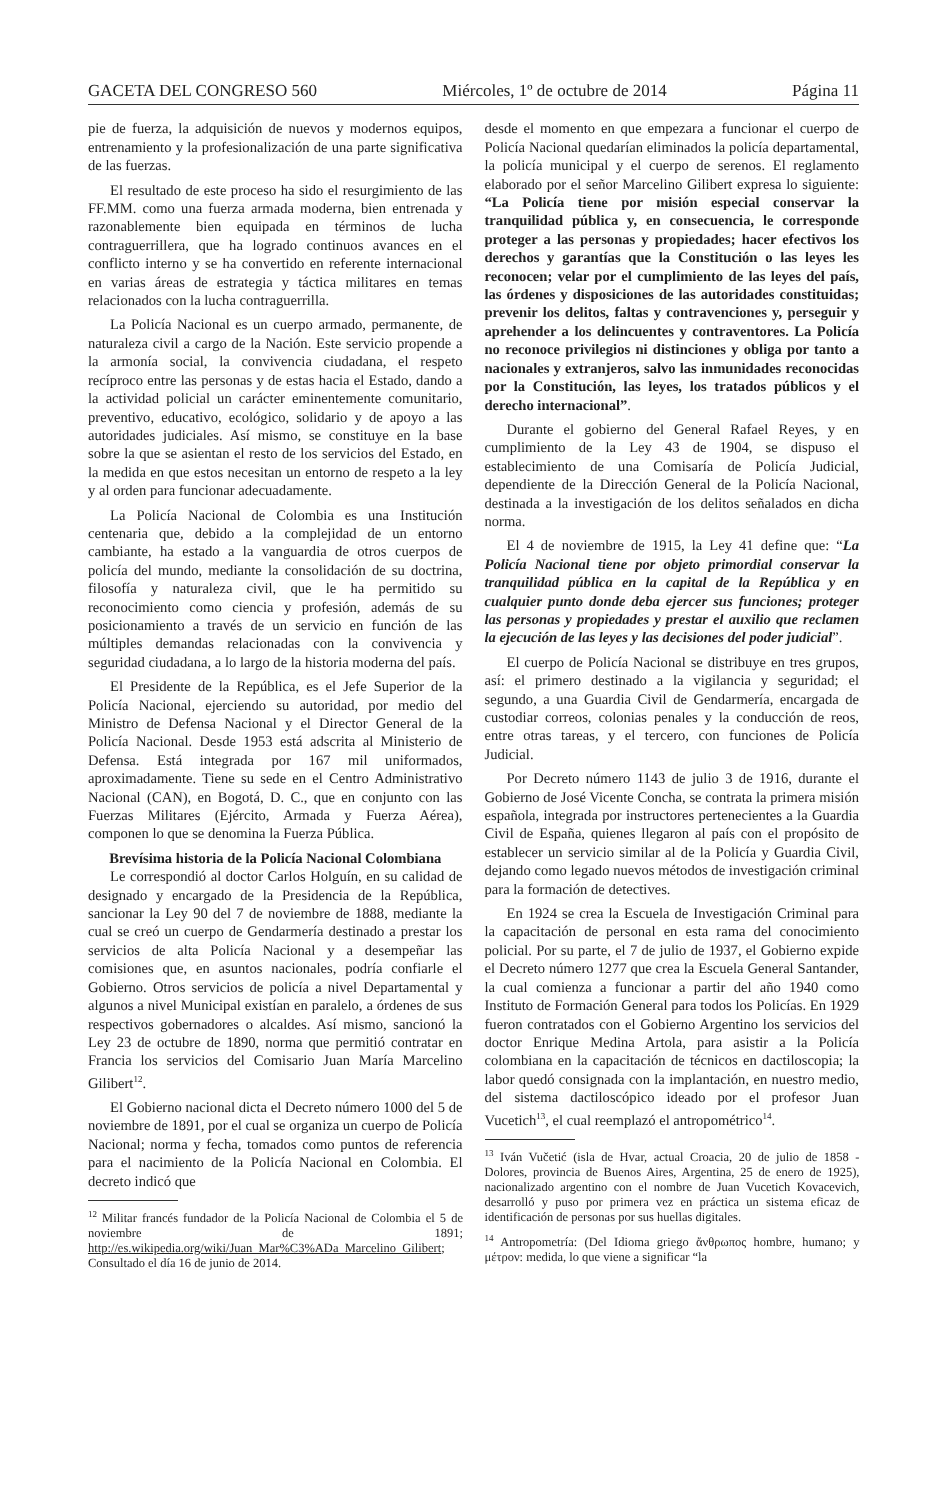GACETA DEL CONGRESO 560 Miércoles, 1º de octubre de 2014 Página 11
pie de fuerza, la adquisición de nuevos y modernos equipos, entrenamiento y la profesionalización de una parte significativa de las fuerzas.
El resultado de este proceso ha sido el resurgimiento de las FF.MM. como una fuerza armada moderna, bien entrenada y razonablemente bien equipada en términos de lucha contraguerrillera, que ha logrado continuos avances en el conflicto interno y se ha convertido en referente internacional en varias áreas de estrategia y táctica militares en temas relacionados con la lucha contraguerrilla.
La Policía Nacional es un cuerpo armado, permanente, de naturaleza civil a cargo de la Nación. Este servicio propende a la armonía social, la convivencia ciudadana, el respeto recíproco entre las personas y de estas hacia el Estado, dando a la actividad policial un carácter eminentemente comunitario, preventivo, educativo, ecológico, solidario y de apoyo a las autoridades judiciales. Así mismo, se constituye en la base sobre la que se asientan el resto de los servicios del Estado, en la medida en que estos necesitan un entorno de respeto a la ley y al orden para funcionar adecuadamente.
La Policía Nacional de Colombia es una Institución centenaria que, debido a la complejidad de un entorno cambiante, ha estado a la vanguardia de otros cuerpos de policía del mundo, mediante la consolidación de su doctrina, filosofía y naturaleza civil, que le ha permitido su reconocimiento como ciencia y profesión, además de su posicionamiento a través de un servicio en función de las múltiples demandas relacionadas con la convivencia y seguridad ciudadana, a lo largo de la historia moderna del país.
El Presidente de la República, es el Jefe Superior de la Policía Nacional, ejerciendo su autoridad, por medio del Ministro de Defensa Nacional y el Director General de la Policía Nacional. Desde 1953 está adscrita al Ministerio de Defensa. Está integrada por 167 mil uniformados, aproximadamente. Tiene su sede en el Centro Administrativo Nacional (CAN), en Bogotá, D. C., que en conjunto con las Fuerzas Militares (Ejército, Armada y Fuerza Aérea), componen lo que se denomina la Fuerza Pública.
Brevísima historia de la Policía Nacional Colombiana
Le correspondió al doctor Carlos Holguín, en su calidad de designado y encargado de la Presidencia de la República, sancionar la Ley 90 del 7 de noviembre de 1888, mediante la cual se creó un cuerpo de Gendarmería destinado a prestar los servicios de alta Policía Nacional y a desempeñar las comisiones que, en asuntos nacionales, podría confiarle el Gobierno. Otros servicios de policía a nivel Departamental y algunos a nivel Municipal existían en paralelo, a órdenes de sus respectivos gobernadores o alcaldes. Así mismo, sancionó la Ley 23 de octubre de 1890, norma que permitió contratar en Francia los servicios del Comisario Juan María Marcelino Gilibert<sup>12</sup>.
El Gobierno nacional dicta el Decreto número 1000 del 5 de noviembre de 1891, por el cual se organiza un cuerpo de Policía Nacional; norma y fecha, tomados como puntos de referencia para el nacimiento de la Policía Nacional en Colombia. El decreto indicó que
<sup>12</sup> Militar francés fundador de la Policía Nacional de Colombia el 5 de noviembre de 1891; http://es.wikipedia.org/wiki/Juan_Mar%C3%ADa_Marcelino_Gilibert; Consultado el día 16 de junio de 2014.
desde el momento en que empezara a funcionar el cuerpo de Policía Nacional quedarían eliminados la policía departamental, la policía municipal y el cuerpo de serenos. El reglamento elaborado por el señor Marcelino Gilibert expresa lo siguiente: “La Policía tiene por misión especial conservar la tranquilidad pública y, en consecuencia, le corresponde proteger a las personas y propiedades; hacer efectivos los derechos y garantías que la Constitución o las leyes les reconocen; velar por el cumplimiento de las leyes del país, las órdenes y disposiciones de las autoridades constituidas; prevenir los delitos, faltas y contravenciones y, perseguir y aprehender a los delincuentes y contraventores. La Policía no reconoce privilegios ni distinciones y obliga por tanto a nacionales y extranjeros, salvo las inmunidades reconocidas por la Constitución, las leyes, los tratados públicos y el derecho internacional”.
Durante el gobierno del General Rafael Reyes, y en cumplimiento de la Ley 43 de 1904, se dispuso el establecimiento de una Comisaría de Policía Judicial, dependiente de la Dirección General de la Policía Nacional, destinada a la investigación de los delitos señalados en dicha norma.
El 4 de noviembre de 1915, la Ley 41 define que: “La Policía Nacional tiene por objeto primordial conservar la tranquilidad pública en la capital de la República y en cualquier punto donde deba ejercer sus funciones; proteger las personas y propiedades y prestar el auxilio que reclamen la ejecución de las leyes y las decisiones del poder judicial”.
El cuerpo de Policía Nacional se distribuye en tres grupos, así: el primero destinado a la vigilancia y seguridad; el segundo, a una Guardia Civil de Gendarmería, encargada de custodiar correos, colonias penales y la conducción de reos, entre otras tareas, y el tercero, con funciones de Policía Judicial.
Por Decreto número 1143 de julio 3 de 1916, durante el Gobierno de José Vicente Concha, se contrata la primera misión española, integrada por instructores pertenecientes a la Guardia Civil de España, quienes llegaron al país con el propósito de establecer un servicio similar al de la Policía y Guardia Civil, dejando como legado nuevos métodos de investigación criminal para la formación de detectives.
En 1924 se crea la Escuela de Investigación Criminal para la capacitación de personal en esta rama del conocimiento policial. Por su parte, el 7 de julio de 1937, el Gobierno expide el Decreto número 1277 que crea la Escuela General Santander, la cual comienza a funcionar a partir del año 1940 como Instituto de Formación General para todos los Policías. En 1929 fueron contratados con el Gobierno Argentino los servicios del doctor Enrique Medina Artola, para asistir a la Policía colombiana en la capacitación de técnicos en dactiloscopia; la labor quedó consignada con la implantación, en nuestro medio, del sistema dactiloscópico ideado por el profesor Juan Vucetich<sup>13</sup>, el cual reemplazó el antropométrico<sup>14</sup>.
<sup>13</sup> Iván Vučetić (isla de Hvar, actual Croacia, 20 de julio de 1858 - Dolores, provincia de Buenos Aires, Argentina, 25 de enero de 1925), nacionalizado argentino con el nombre de Juan Vucetich Kovacevich, desarrolló y puso por primera vez en práctica un sistema eficaz de identificación de personas por sus huellas digitales.
<sup>14</sup> Antropometría: (Del Idioma griego ἄνθρωπος hombre, humano; y μέτρον: medida, lo que viene a significar “la